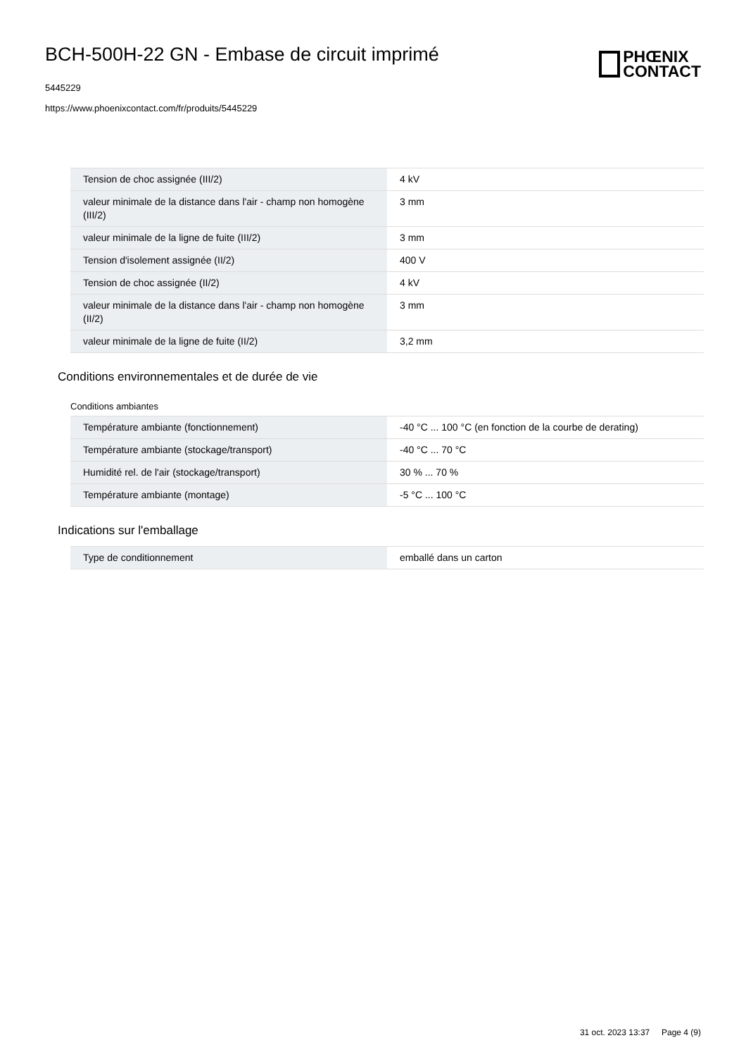BCH-500H-22 GN - Embase de circuit imprimé
5445229
https://www.phoenixcontact.com/fr/produits/5445229
PHŒNIX
CONTACT
| Tension de choc assignée (III/2) | 4 kV |
| valeur minimale de la distance dans l'air - champ non homogène (III/2) | 3 mm |
| valeur minimale de la ligne de fuite (III/2) | 3 mm |
| Tension d'isolement assignée (II/2) | 400 V |
| Tension de choc assignée (II/2) | 4 kV |
| valeur minimale de la distance dans l'air - champ non homogène (II/2) | 3 mm |
| valeur minimale de la ligne de fuite (II/2) | 3,2 mm |
Conditions environnementales et de durée de vie
Conditions ambiantes
| Température ambiante (fonctionnement) | -40 °C ... 100 °C (en fonction de la courbe de derating) |
| Température ambiante (stockage/transport) | -40 °C ... 70 °C |
| Humidité rel. de l'air (stockage/transport) | 30 % ... 70 % |
| Température ambiante (montage) | -5 °C ... 100 °C |
Indications sur l'emballage
| Type de conditionnement | emballé dans un carton |
31 oct. 2023 13:37 Page 4 (9)